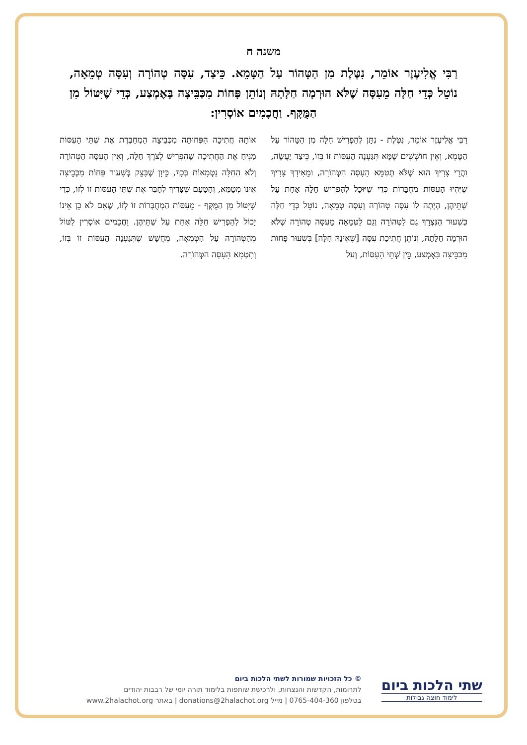משנה ח
רַבִּי אֱלִיעֶזֶר אוֹמֵר, נִטֶּלֶת מִן הַטָּהוֹר עַל הַטָּמֵא. כֵּיצַד, עִסָּה טְהוֹרָה וְעִסָּה טְמֵאָה, נוֹטֵל כְּדֵי חַלָּה מֵעִסָּה שֶׁלֹּא הוּרְמָה חַלָּתָהּ וְנוֹתֵן פָּחוֹת מִכַּבֵּיצָה בָּאֶמְצַע, כְּדֵי שֶׁיִּטּוֹל מִן הַמֻּקָּף. וַחֲכָמִים אוֹסְרִין:
רַבִּי אֱלִיעֶזֶר אוֹמֵר, נִטֶּלֶת - נִתָּן לְהַפְרִישׁ חַלָּה מִן הַטָּהוֹר עַל הַטָּמֵא, וְאֵין חוֹשְׁשִׁים שֶׁמָּא תִּגַּעְנָה הָעִסּוֹת זוֹ בְּזוֹ, כֵּיצַד יַעֲשֶׂה, וַהֲרֵי צָרִיךְ הוּא שֶׁלֹּא תְּטַמֵּא הָעִסָּה הַטְּהוֹרָה, וּמֵאִידָךְ צָרִיךְ שֶׁיִּהְיוּ הָעִסּוֹת מְחֻבָּרוֹת כְּדֵי שֶׁיּוּכַל לְהַפְרִישׁ חַלָּה אַחַת עַל שְׁתֵּיהֶן, הָיְתָה לוֹ עִסָּה טְהוֹרָה וְעִסָּה טְמֵאָה, נוֹטֵל כְּדֵי חַלָּה כְּשִׁעוּר הַנִּצְרָךְ גַּם לַטְּהוֹרָה וְגַם לַטְּמֵאָה מֵעִסָּה טְהוֹרָה שֶׁלֹּא הוּרְמָה חַלָּתָהּ, וְנוֹתֵן חֲתִיכַת עִסָּה [שֶׁאֵינָהּ חַלָּה] בְּשִׁעוּר פָּחוֹת מִכַּבֵּיצָה בָּאֶמְצַע, בֵּין שְׁתֵּי הָעִסּוֹת, וְעַל
אוֹתָהּ חֲתִיכָה הַפְּחוּתָה מִכְּבֵיצָה הַמְחַבֶּרֶת אֶת שְׁתֵּי הָעִסּוֹת מַנִּיחַ אֶת הַחֲתִיכָה שֶׁהִפְרִישׁ לְצֹרֶךְ חַלָּה, וְאֵין הָעִסָּה הַטְּהוֹרָה וְלֹא הַחַלָּה נִטְמָאוֹת בְּכָךְ, כֵּיוָן שֶׁבָּצֵק בְּשִׁעוּר פָּחוֹת מִכְּבֵיצָה אֵינוֹ מְטַמֵּא, וְהַטַּעַם שֶׁצָּרִיךְ לְחַבֵּר אֶת שְׁתֵּי הָעִסּוֹת זוֹ לְזוֹ, כְּדֵי שֶׁיִּטּוֹל מִן הַמֻּקָּף - מֵעִסּוֹת הַמְחֻבָּרוֹת זוֹ לָזוֹ, שֶׁאִם לֹא כֵן אֵינוֹ יָכוֹל לְהַפְרִישׁ חַלָּה אַחַת עַל שְׁתֵּיהֶן. וַחֲכָמִים אוֹסְרִין לִטּוֹל מֵהַטְּהוֹרָה עַל הַטְּמֵאָה, מֵחֲשָׁשׁ שֶׁתִּגַּעְנָה הָעִסּוֹת זוֹ בְּזוֹ, וְתִטְמָא הָעִסָּה הַטְּהוֹרָה.
שתי הלכות ביום
לימוד חוצה גבולות
© כל הזכויות שמורות לשתי הלכות ביום
לתרומות, הקדשות והנצחות, ולרכישת שותפות בלימוד תורה יומי של רבבות יהודים
בטלפון 0765-404-360 | מייל donations@2halachot.org | באתר www.2halachot.org